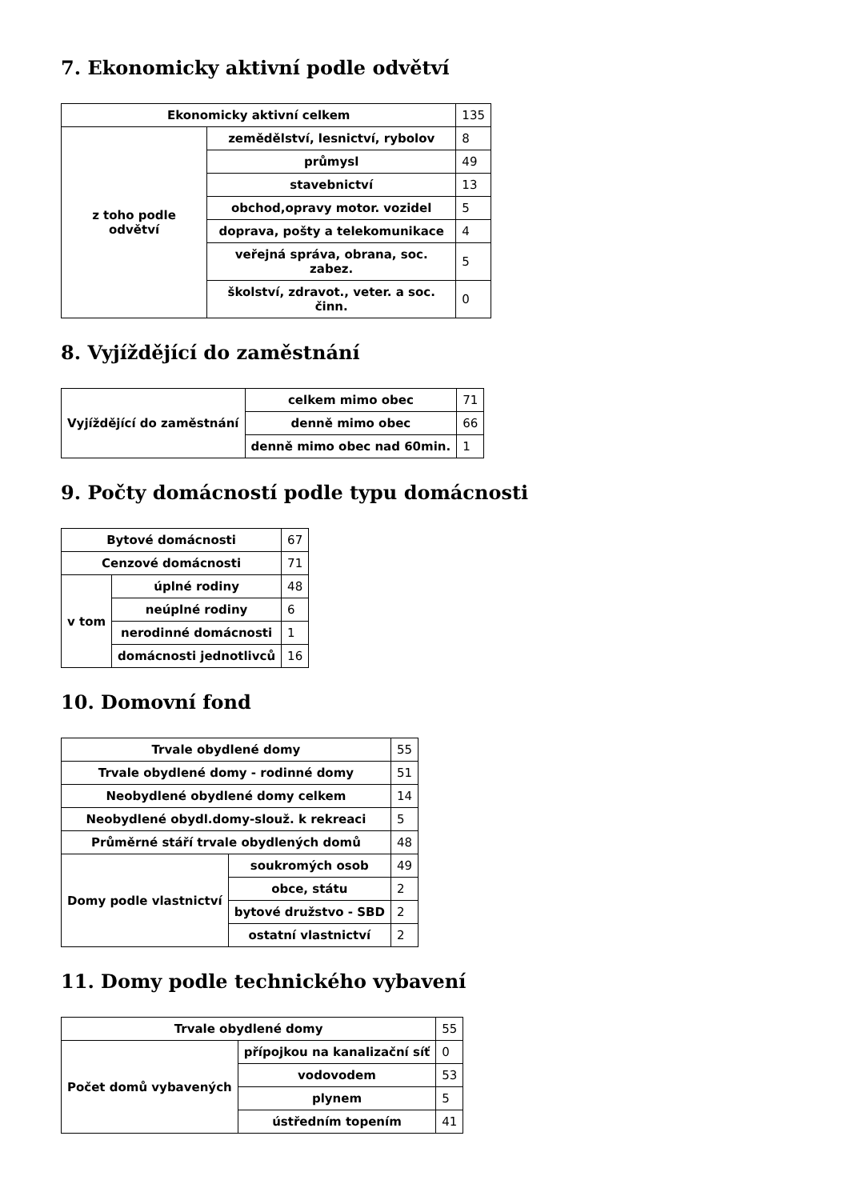7. Ekonomicky aktivní podle odvětví
| Ekonomicky aktivní celkem | | 135 |
| z toho podle odvětví | zemědělství, lesnictví, rybolov | 8 |
| | průmysl | 49 |
| | stavebnictví | 13 |
| | obchod,opravy motor. vozidel | 5 |
| | doprava, pošty a telekomunikace | 4 |
| | veřejná správa, obrana, soc. zabez. | 5 |
| | školství, zdravot., veter. a soc. činn. | 0 |
8. Vyjíždějící do zaměstnání
| Vyjíždějící do zaměstnání | celkem mimo obec | 71 |
| | denně mimo obec | 66 |
| | denně mimo obec nad 60min. | 1 |
9. Počty domácností podle typu domácnosti
| Bytové domácnosti | | 67 |
| Cenzové domácnosti | | 71 |
| v tom | úplné rodiny | 48 |
| | neúplné rodiny | 6 |
| | nerodinné domácnosti | 1 |
| | domácnosti jednotlivců | 16 |
10. Domovní fond
| Trvale obydlené domy | | 55 |
| Trvale obydlené domy - rodinné domy | | 51 |
| Neobydlené obydlené domy celkem | | 14 |
| Neobydlené obydl.domy-slouž. k rekreaci | | 5 |
| Průměrné stáří trvale obydlených domů | | 48 |
| Domy podle vlastnictví | soukromých osob | 49 |
| | obce, státu | 2 |
| | bytové družstvo - SBD | 2 |
| | ostatní vlastnictví | 2 |
11. Domy podle technického vybavení
| Trvale obydlené domy | | 55 |
| Počet domů vybavených | přípojkou na kanalizační síť | 0 |
| | vodovodem | 53 |
| | plynem | 5 |
| | ústředním topením | 41 |